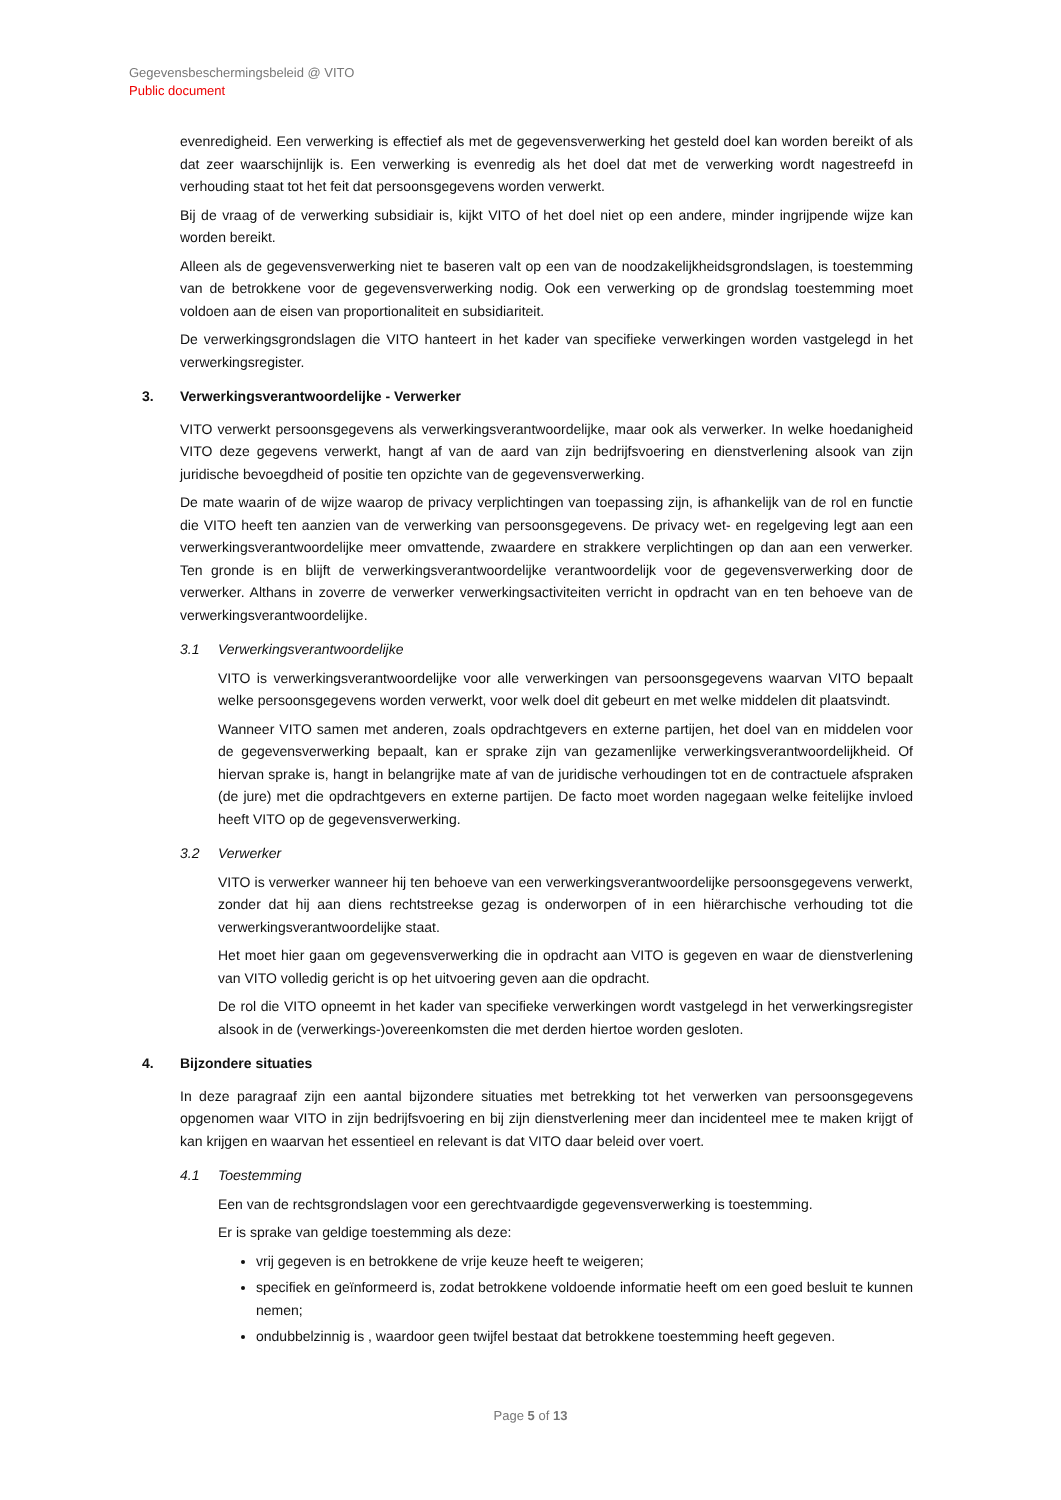Gegevensbeschermingsbeleid @ VITO
Public document
evenredigheid. Een verwerking is effectief als met de gegevensverwerking het gesteld doel kan worden bereikt of als dat zeer waarschijnlijk is. Een verwerking is evenredig als het doel dat met de verwerking wordt nagestreefd in verhouding staat tot het feit dat persoonsgegevens worden verwerkt.
Bij de vraag of de verwerking subsidiair is, kijkt VITO of het doel niet op een andere, minder ingrijpende wijze kan worden bereikt.
Alleen als de gegevensverwerking niet te baseren valt op een van de noodzakelijkheidsgrondslagen, is toestemming van de betrokkene voor de gegevensverwerking nodig. Ook een verwerking op de grondslag toestemming moet voldoen aan de eisen van proportionaliteit en subsidiariteit.
De verwerkingsgrondslagen die VITO hanteert in het kader van specifieke verwerkingen worden vastgelegd in het verwerkingsregister.
3. Verwerkingsverantwoordelijke - Verwerker
VITO verwerkt persoonsgegevens als verwerkingsverantwoordelijke, maar ook als verwerker. In welke hoedanigheid VITO deze gegevens verwerkt, hangt af van de aard van zijn bedrijfsvoering en dienstverlening alsook van zijn juridische bevoegdheid of positie ten opzichte van de gegevensverwerking.
De mate waarin of de wijze waarop de privacy verplichtingen van toepassing zijn, is afhankelijk van de rol en functie die VITO heeft ten aanzien van de verwerking van persoonsgegevens. De privacy wet- en regelgeving legt aan een verwerkingsverantwoordelijke meer omvattende, zwaardere en strakkere verplichtingen op dan aan een verwerker. Ten gronde is en blijft de verwerkingsverantwoordelijke verantwoordelijk voor de gegevensverwerking door de verwerker. Althans in zoverre de verwerker verwerkingsactiviteiten verricht in opdracht van en ten behoeve van de verwerkingsverantwoordelijke.
3.1 Verwerkingsverantwoordelijke
VITO is verwerkingsverantwoordelijke voor alle verwerkingen van persoonsgegevens waarvan VITO bepaalt welke persoonsgegevens worden verwerkt, voor welk doel dit gebeurt en met welke middelen dit plaatsvindt.
Wanneer VITO samen met anderen, zoals opdrachtgevers en externe partijen, het doel van en middelen voor de gegevensverwerking bepaalt, kan er sprake zijn van gezamenlijke verwerkingsverantwoordelijkheid. Of hiervan sprake is, hangt in belangrijke mate af van de juridische verhoudingen tot en de contractuele afspraken (de jure) met die opdrachtgevers en externe partijen. De facto moet worden nagegaan welke feitelijke invloed heeft VITO op de gegevensverwerking.
3.2 Verwerker
VITO is verwerker wanneer hij ten behoeve van een verwerkingsverantwoordelijke persoonsgegevens verwerkt, zonder dat hij aan diens rechtstreekse gezag is onderworpen of in een hiërarchische verhouding tot die verwerkingsverantwoordelijke staat.
Het moet hier gaan om gegevensverwerking die in opdracht aan VITO is gegeven en waar de dienstverlening van VITO volledig gericht is op het uitvoering geven aan die opdracht.
De rol die VITO opneemt in het kader van specifieke verwerkingen wordt vastgelegd in het verwerkingsregister alsook in de (verwerkings-)overeenkomsten die met derden hiertoe worden gesloten.
4. Bijzondere situaties
In deze paragraaf zijn een aantal bijzondere situaties met betrekking tot het verwerken van persoonsgegevens opgenomen waar VITO in zijn bedrijfsvoering en bij zijn dienstverlening meer dan incidenteel mee te maken krijgt of kan krijgen en waarvan het essentieel en relevant is dat VITO daar beleid over voert.
4.1 Toestemming
Een van de rechtsgrondslagen voor een gerechtvaardigde gegevensverwerking is toestemming.
Er is sprake van geldige toestemming als deze:
vrij gegeven is en betrokkene de vrije keuze heeft te weigeren;
specifiek en geïnformeerd is, zodat betrokkene voldoende informatie heeft om een goed besluit te kunnen nemen;
ondubbelzinnig is , waardoor geen twijfel bestaat dat betrokkene toestemming heeft gegeven.
Page 5 of 13